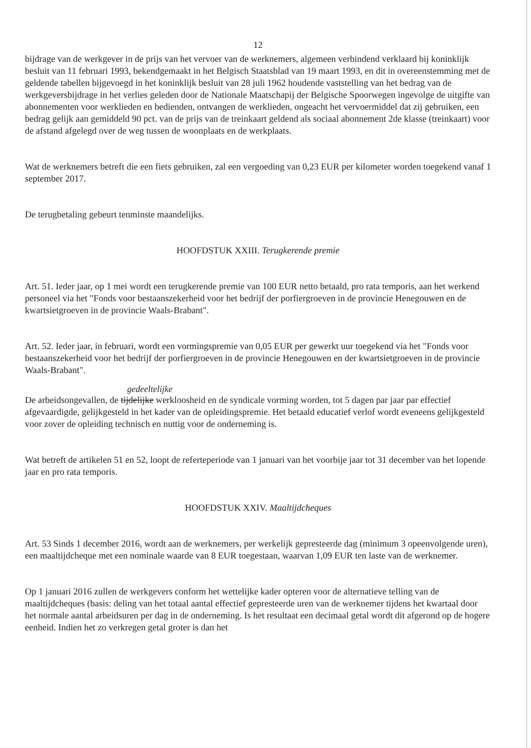12
bijdrage van de werkgever in de prijs van het vervoer van de werknemers, algemeen verbindend verklaard bij koninklijk besluit van 11 februari 1993, bekendgemaakt in het Belgisch Staatsblad van 19 maart 1993, en dit in overeenstemming met de geldende tabellen bijgevoegd in het koninklijk besluit van 28 juli 1962 houdende vaststelling van het bedrag van de werkgeversbijdrage in het verlies geleden door de Nationale Maatschapij der Belgische Spoorwegen ingevolge de uitgifte van abonnementen voor werklieden en bedienden, ontvangen de werklieden, ongeacht het vervoermiddel dat zij gebruiken, een bedrag gelijk aan gemiddeld 90 pct. van de prijs van de treinkaart geldend als sociaal abonnement 2de klasse (treinkaart) voor de afstand afgelegd over de weg tussen de woonplaats en de werkplaats.
Wat de werknemers betreft die een fiets gebruiken, zal een vergoeding van 0,23 EUR per kilometer worden toegekend vanaf 1 september 2017.
De terugbetaling gebeurt tenminste maandelijks.
HOOFDSTUK XXIII. Terugkerende premie
Art. 51. Ieder jaar, op 1 mei wordt een terugkerende premie van 100 EUR netto betaald, pro rata temporis, aan het werkend personeel via het "Fonds voor bestaanszekerheid voor het bedrijf der porfiergroeven in de provincie Henegouwen en de kwartsietgroeven in de provincie Waals-Brabant".
Art. 52. Ieder jaar, in februari, wordt een vormingspremie van 0,05 EUR per gewerkt uur toegekend via het "Fonds voor bestaanszekerheid voor het bedrijf der porfiergroeven in de provincie Henegouwen en der kwartsietgroeven in de provincie Waals-Brabant".
gedeeltelijke
De arbeidsongevallen, de tijdelijke werkloosheid en de syndicale vorming worden, tot 5 dagen par jaar par effectief afgevaardigde, gelijkgesteld in het kader van de opleidingspremie. Het betaald educatief verlof wordt eveneens gelijkgesteld voor zover de opleiding technisch en nuttig voor de onderneming is.
Wat betreft de artikelen 51 en 52, loopt de referteperiode van 1 januari van het voorbije jaar tot 31 december van het lopende jaar en pro rata temporis.
HOOFDSTUK XXIV. Maaltijdcheques
Art. 53 Sinds 1 december 2016, wordt aan de werknemers, per werkelijk gepresteerde dag (minimum 3 opeenvolgende uren), een maaltijdcheque met een nominale waarde van 8 EUR toegestaan, waarvan 1,09 EUR ten laste van de werknemer.
Op 1 januari 2016 zullen de werkgevers conform het wettelijke kader opteren voor de alternatieve telling van de maaltijdcheques (basis: deling van het totaal aantal effectief gepresteerde uren van de werknemer tijdens het kwartaal door het normale aantal arbeidsuren per dag in de onderneming. Is het resultaat een decimaal getal wordt dit afgerond op de hogere eenheid. Indien het zo verkregen getal groter is dan het